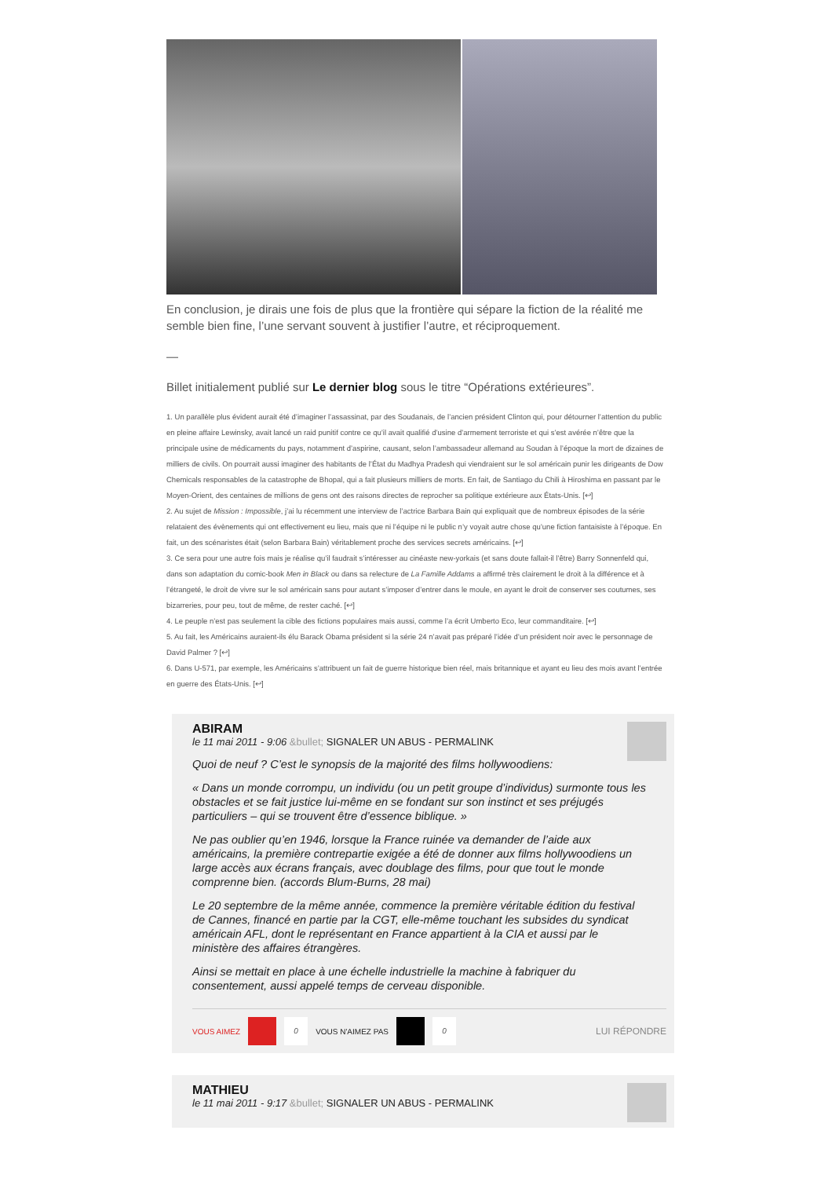En conclusion, je dirais une fois de plus que la frontière qui sépare la fiction de la réalité me semble bien fine, l’une servant souvent à justifier l’autre, et réciproquement.
—
Billet initialement publié sur Le dernier blog sous le titre “Opérations extérieures”.
1. Un parallèle plus évident aurait été d’imaginer l’assassinat, par des Soudanais, de l’ancien président Clinton qui, pour détourner l’attention du public en pleine affaire Lewinsky, avait lancé un raid punitif contre ce qu’il avait qualifié d’usine d’armement terroriste et qui s’est avérée n’être que la principale usine de médicaments du pays, notamment d’aspirine, causant, selon l’ambassadeur allemand au Soudan à l’époque la mort de dizaines de milliers de civils. On pourrait aussi imaginer des habitants de l’État du Madhya Pradesh qui viendraient sur le sol américain punir les dirigeants de Dow Chemicals responsables de la catastrophe de Bhopal, qui a fait plusieurs milliers de morts. En fait, de Santiago du Chili à Hiroshima en passant par le Moyen-Orient, des centaines de millions de gens ont des raisons directes de reprocher sa politique extérieure aux États-Unis. [↩]
2. Au sujet de Mission : Impossible, j’ai lu récemment une interview de l’actrice Barbara Bain qui expliquait que de nombreux épisodes de la série relataient des évènements qui ont effectivement eu lieu, mais que ni l’équipe ni le public n’y voyait autre chose qu’une fiction fantaisiste à l’époque. En fait, un des scénaristes était (selon Barbara Bain) véritablement proche des services secrets américains. [↩]
3. Ce sera pour une autre fois mais je réalise qu’il faudrait s’intéresser au cinéaste new-yorkais (et sans doute fallait-il l’être) Barry Sonnenfeld qui, dans son adaptation du comic-book Men in Black ou dans sa relecture de La Famille Addams a affirmé très clairement le droit à la différence et à l’étrangeté, le droit de vivre sur le sol américain sans pour autant s’imposer d’entrer dans le moule, en ayant le droit de conserver ses coutumes, ses bizarreries, pour peu, tout de même, de rester caché. [↩]
4. Le peuple n’est pas seulement la cible des fictions populaires mais aussi, comme l’a écrit Umberto Eco, leur commanditaire. [↩]
5. Au fait, les Américains auraient-ils élu Barack Obama président si la série 24 n’avait pas préparé l’idée d’un président noir avec le personnage de David Palmer ? [↩]
6. Dans U-571, par exemple, les Américains s’attribuent un fait de guerre historique bien réel, mais britannique et ayant eu lieu des mois avant l’entrée en guerre des États-Unis. [↩]
ABIRAM
le 11 mai 2011 - 9:06 &bullet; SIGNALER UN ABUS - PERMALINK
Quoi de neuf ? C’est le synopsis de la majorité des films hollywoodiens:
« Dans un monde corrompu, un individu (ou un petit groupe d’individus) surmonte tous les obstacles et se fait justice lui-même en se fondant sur son instinct et ses préjugés particuliers – qui se trouvent être d’essence biblique. »
Ne pas oublier qu’en 1946, lorsque la France ruinée va demander de l’aide aux américains, la première contrepartie exigée a été de donner aux films hollywoodiens un large accès aux écrans français, avec doublage des films, pour que tout le monde comprenne bien. (accords Blum-Burns, 28 mai)
Le 20 septembre de la même année, commence la première véritable édition du festival de Cannes, financé en partie par la CGT, elle-même touchant les subsides du syndicat américain AFL, dont le représentant en France appartient à la CIA et aussi par le ministère des affaires étrangères.
Ainsi se mettait en place à une échelle industrielle la machine à fabriquer du consentement, aussi appelé temps de cerveau disponible.
VOUS AIMEZ 0 VOUS N'AIMEZ PAS 0 LUI RÉPONDRE
MATHIEU
le 11 mai 2011 - 9:17 &bullet; SIGNALER UN ABUS - PERMALINK